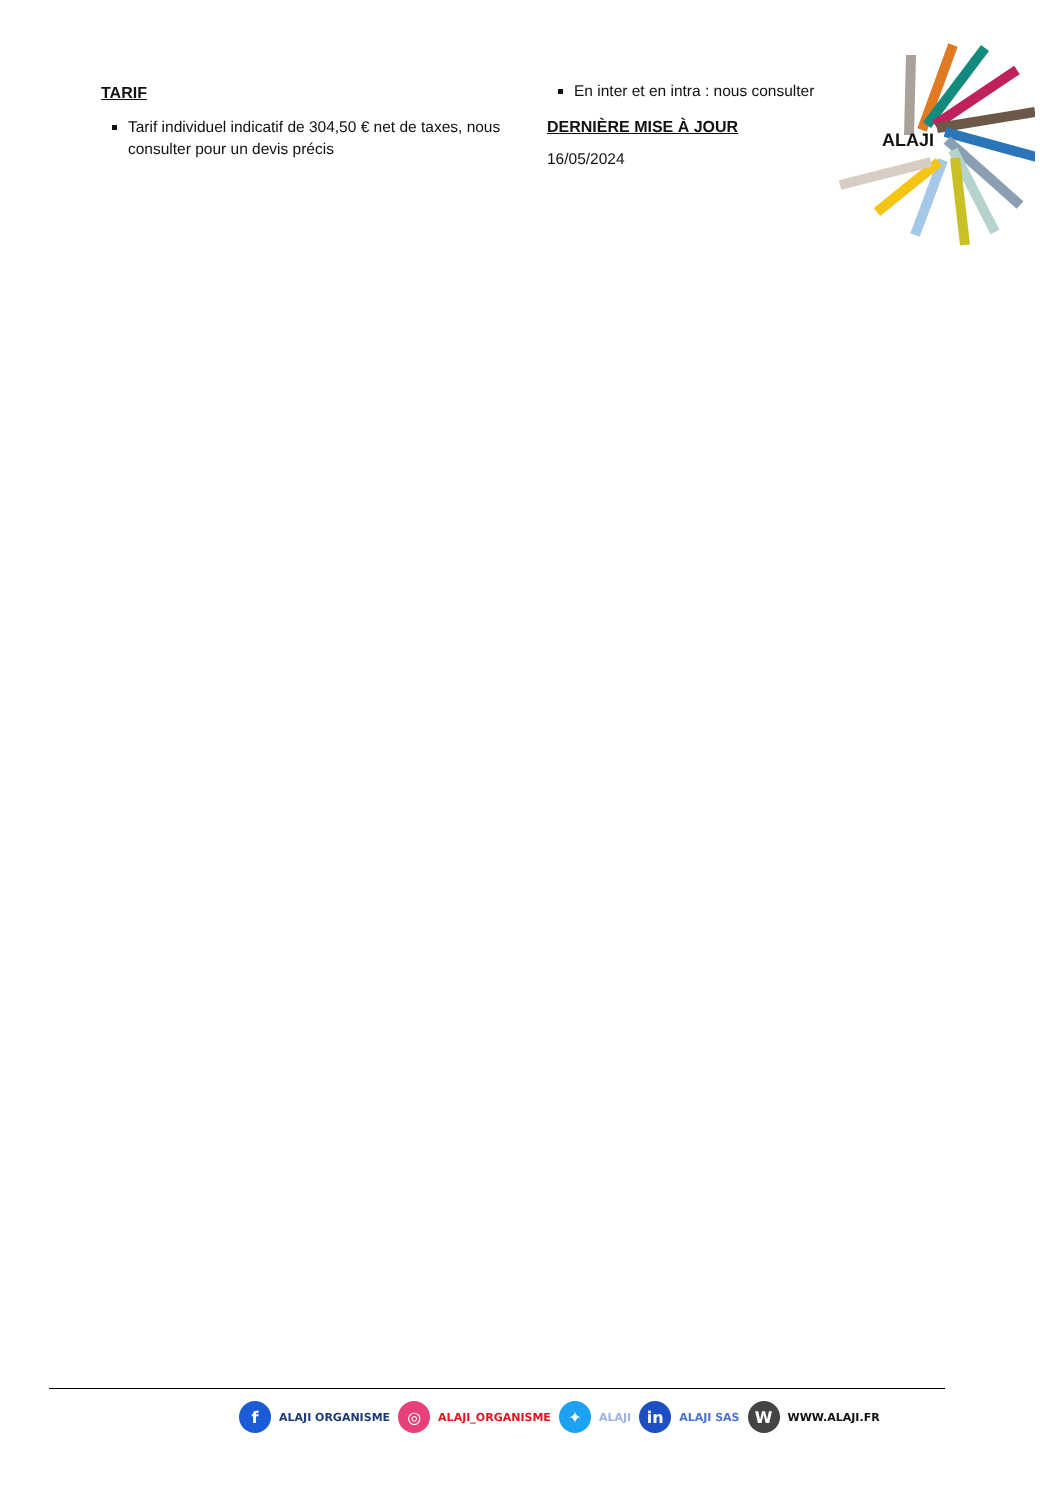TARIF
Tarif individuel indicatif de 304,50 € net de taxes, nous consulter pour un devis précis
En inter et en intra : nous consulter
DERNIÈRE MISE À JOUR
16/05/2024
ALAJI
f ALAJI ORGANISME ◎ ALAJI_ORGANISME ✦ ALAJI in ALAJI SAS W WWW.ALAJI.FR